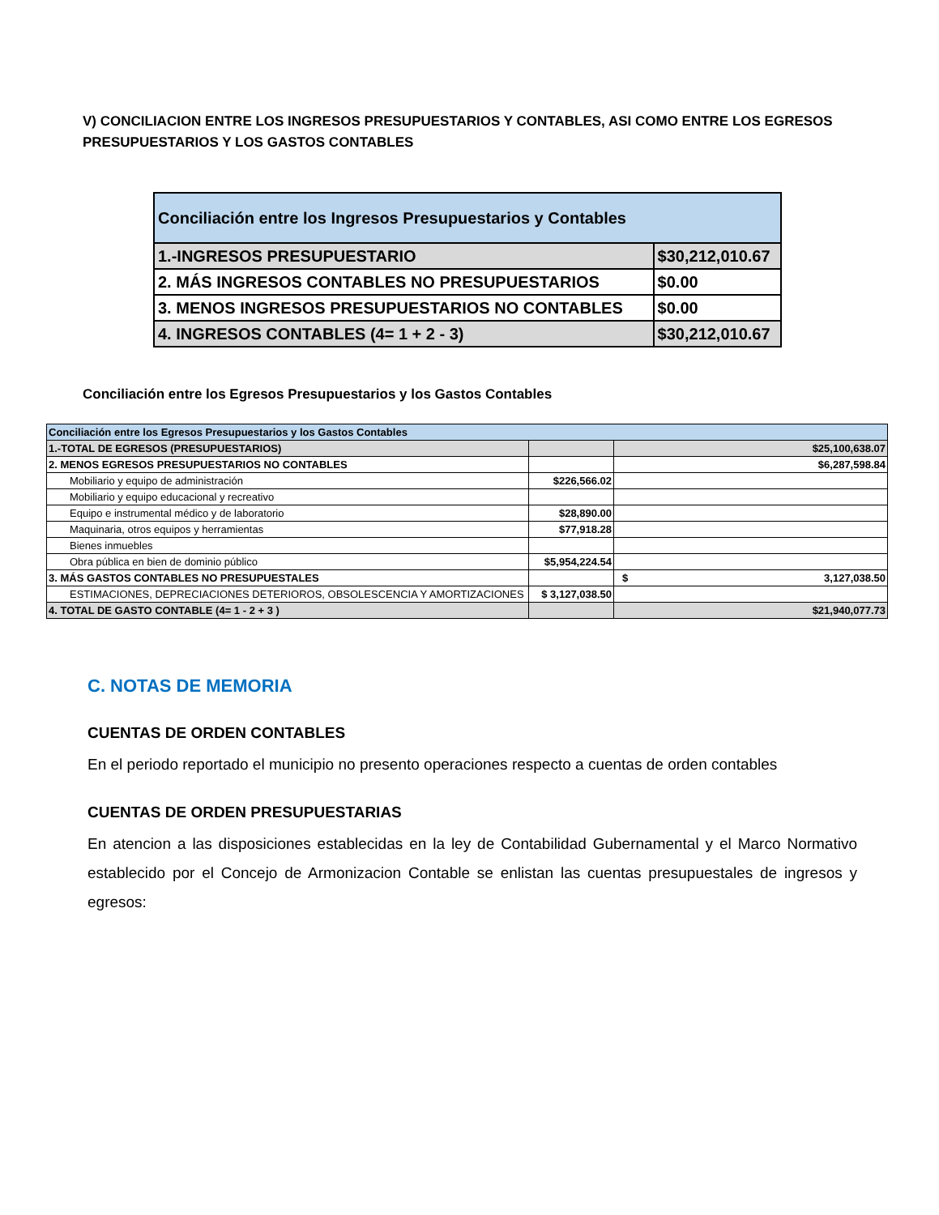V) CONCILIACION ENTRE LOS INGRESOS PRESUPUESTARIOS Y CONTABLES, ASI COMO ENTRE LOS EGRESOS PRESUPUESTARIOS Y LOS GASTOS CONTABLES
| Conciliación entre los Ingresos Presupuestarios y Contables | |
| 1.-INGRESOS PRESUPUESTARIO | $30,212,010.67 |
| 2. MÁS INGRESOS CONTABLES NO PRESUPUESTARIOS | $0.00 |
| 3. MENOS INGRESOS PRESUPUESTARIOS NO CONTABLES | $0.00 |
| 4. INGRESOS CONTABLES (4= 1 + 2 - 3) | $30,212,010.67 |
Conciliación entre los Egresos Presupuestarios y los Gastos Contables
| Conciliación entre los Egresos Presupuestarios y los Gastos Contables | | |
| 1.-TOTAL DE EGRESOS (PRESUPUESTARIOS) | | $25,100,638.07 |
| 2. MENOS EGRESOS PRESUPUESTARIOS NO CONTABLES | | $6,287,598.84 |
| Mobiliario y equipo de administración | $226,566.02 | |
| Mobiliario y equipo educacional y recreativo | | |
| Equipo e instrumental médico y de laboratorio | $28,890.00 | |
| Maquinaria, otros equipos y herramientas | $77,918.28 | |
| Bienes inmuebles | | |
| Obra pública en bien de dominio público | $5,954,224.54 | |
| 3. MÁS GASTOS CONTABLES NO PRESUPUESTALES | | $ 3,127,038.50 |
| ESTIMACIONES, DEPRECIACIONES DETERIOROS, OBSOLESCENCIA Y AMORTIZACIONES | $ 3,127,038.50 | |
| 4. TOTAL DE GASTO CONTABLE (4= 1 - 2 + 3 ) | | $21,940,077.73 |
C. NOTAS DE MEMORIA
CUENTAS DE ORDEN CONTABLES
En el periodo reportado el municipio no presento operaciones respecto a cuentas de orden contables
CUENTAS DE ORDEN PRESUPUESTARIAS
En atencion a las disposiciones establecidas en la ley de Contabilidad Gubernamental y el Marco Normativo establecido por el Concejo de Armonizacion Contable se enlistan las cuentas presupuestales de ingresos y egresos: